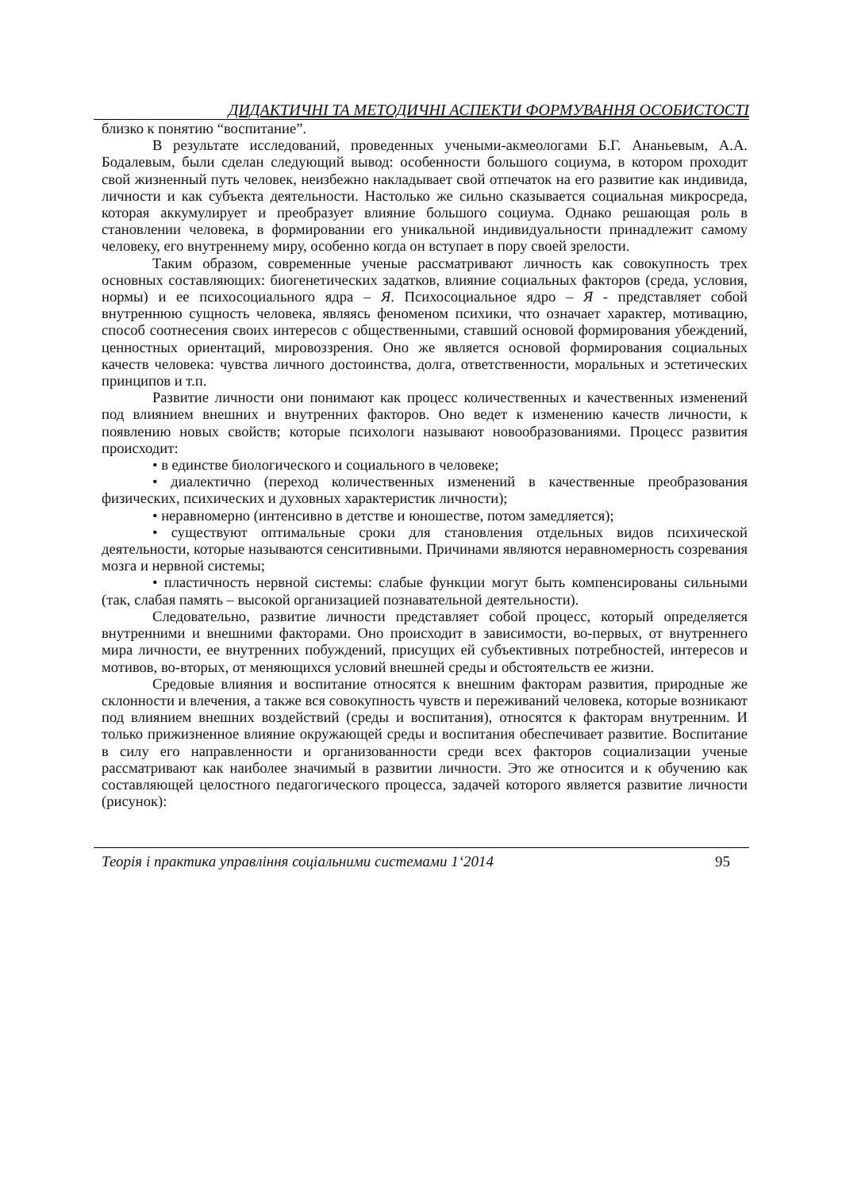ДИДАКТИЧНІ ТА МЕТОДИЧНІ АСПЕКТИ ФОРМУВАННЯ ОСОБИСТОСТІ
близко к понятию “воспитание”.
В результате исследований, проведенных учеными-акмеологами Б.Г. Ананьевым, А.А. Бодалевым, были сделан следующий вывод: особенности большого социума, в котором проходит свой жизненный путь человек, неизбежно накладывает свой отпечаток на его развитие как индивида, личности и как субъекта деятельности. Настолько же сильно сказывается социальная микросреда, которая аккумулирует и преобразует влияние большого социума. Однако решающая роль в становлении человека, в формировании его уникальной индивидуальности принадлежит самому человеку, его внутреннему миру, особенно когда он вступает в пору своей зрелости.
Таким образом, современные ученые рассматривают личность как совокупность трех основных составляющих: биогенетических задатков, влияние социальных факторов (среда, условия, нормы) и ее психосоциального ядра – Я. Психосоциальное ядро – Я - представляет собой внутреннюю сущность человека, являясь феноменом психики, что означает характер, мотивацию, способ соотнесения своих интересов с общественными, ставший основой формирования убеждений, ценностных ориентаций, мировоззрения. Оно же является основой формирования социальных качеств человека: чувства личного достоинства, долга, ответственности, моральных и эстетических принципов и т.п.
Развитие личности они понимают как процесс количественных и качественных изменений под влиянием внешних и внутренних факторов. Оно ведет к изменению качеств личности, к появлению новых свойств; которые психологи называют новообразованиями. Процесс развития происходит:
• в единстве биологического и социального в человеке;
• диалектично (переход количественных изменений в качественные преобразования физических, психических и духовных характеристик личности);
• неравномерно (интенсивно в детстве и юношестве, потом замедляется);
• существуют оптимальные сроки для становления отдельных видов психической деятельности, которые называются сенситивными. Причинами являются неравномерность созревания мозга и нервной системы;
• пластичность нервной системы: слабые функции могут быть компенсированы сильными (так, слабая память – высокой организацией познавательной деятельности).
Следовательно, развитие личности представляет собой процесс, который определяется внутренними и внешними факторами. Оно происходит в зависимости, во-первых, от внутреннего мира личности, ее внутренних побуждений, присущих ей субъективных потребностей, интересов и мотивов, во-вторых, от меняющихся условий внешней среды и обстоятельств ее жизни.
Средовые влияния и воспитание относятся к внешним факторам развития, природные же склонности и влечения, а также вся совокупность чувств и переживаний человека, которые возникают под влиянием внешних воздействий (среды и воспитания), относятся к факторам внутренним. И только прижизненное влияние окружающей среды и воспитания обеспечивает развитие. Воспитание в силу его направленности и организованности среди всех факторов социализации ученые рассматривают как наиболее значимый в развитии личности. Это же относится и к обучению как составляющей целостного педагогического процесса, задачей которого является развитие личности (рисунок):
Теорія і практика управління соціальними системами 1‘2014 95